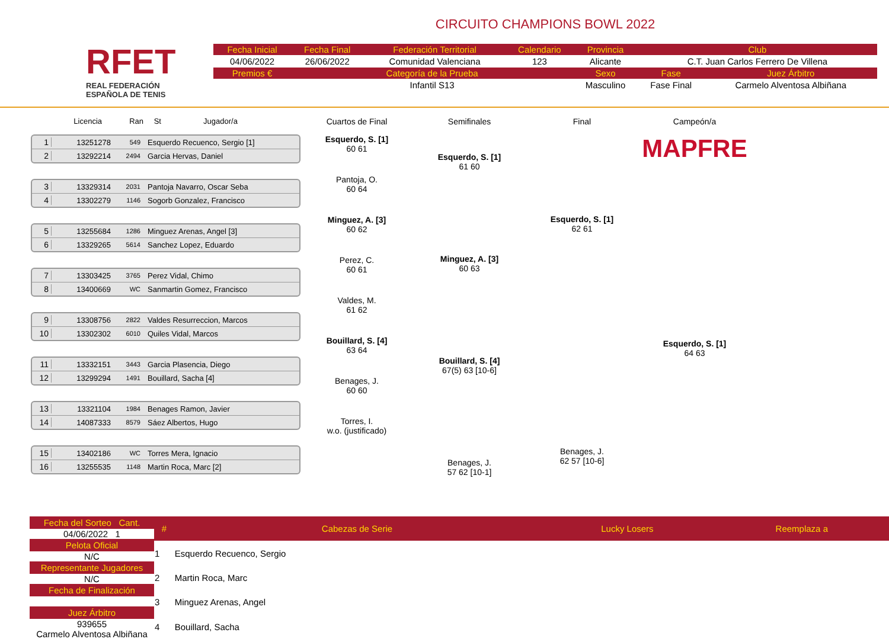RFET
REAL FEDERACIÓN
ESPAÑOLA DE TENIS
CIRCUITO CHAMPIONS BOWL 2022
| Fecha Inicial | Fecha Final | Federación Territorial | Calendario | Provincia | Club | |
| --- | --- | --- | --- | --- | --- | --- |
| 04/06/2022 | 26/06/2022 | Comunidad Valenciana | 123 | Alicante | C.T. Juan Carlos Ferrero De Villena | |
| Premios € | Categoría de la Prueba | | | Sexo | Fase | Juez Árbitro |
| | Infantil S13 | | | Masculino | Fase Final | Carmelo Alventosa Albiñana |
Licencia Ran St Jugador/a
1 13251278 549 Esquerdo Recuenco, Sergio [1]
2 13292214 2494 Garcia Hervas, Daniel
3 13329314 2031 Pantoja Navarro, Oscar Seba
4 13302279 1146 Sogorb Gonzalez, Francisco
5 13255684 1286 Minguez Arenas, Angel [3]
6 13329265 5614 Sanchez Lopez, Eduardo
7 13303425 3765 Perez Vidal, Chimo
8 13400669 WC Sanmartin Gomez, Francisco
9 13308756 2822 Valdes Resurreccion, Marcos
10 13302302 6010 Quiles Vidal, Marcos
11 13332151 3443 Garcia Plasencia, Diego
12 13299294 1491 Bouillard, Sacha [4]
13 13321104 1984 Benages Ramon, Javier
14 14087333 8579 Sáez Albertos, Hugo
15 13402186 WC Torres Mera, Ignacio
16 13255535 1148 Martin Roca, Marc [2]
Cuartos de Final
Esquerdo, S. [1]
60 61
Pantoja, O.
60 64
Minguez, A. [3]
60 62
Perez, C.
60 61
Valdes, M.
61 62
Bouillard, S. [4]
63 64
Benages, J.
60 60
Torres, I.
w.o. (justificado)
Semifinales
Esquerdo, S. [1]
61 60
Minguez, A. [3]
60 63
Bouillard, S. [4]
67(5) 63 [10-6]
Benages, J.
57 62 [10-1]
Final
Esquerdo, S. [1]
62 61
Benages, J.
62 57 [10-6]
Campeón/a
MAPFRE
Esquerdo, S. [1]
64 63
Fecha del Sorteo Cant.
04/06/2022 1
Pelota Oficial
N/C
Representante Jugadores
N/C
Fecha de Finalización
Juez Árbitro
939655
Carmelo Alventosa Albiñana
| # | Cabezas de Serie | Lucky Losers | Reemplaza a |
| --- | --- | --- | --- |
| 1 | Esquerdo Recuenco, Sergio | | |
| 2 | Martin Roca, Marc | | |
| 3 | Minguez Arenas, Angel | | |
| 4 | Bouillard, Sacha | | |